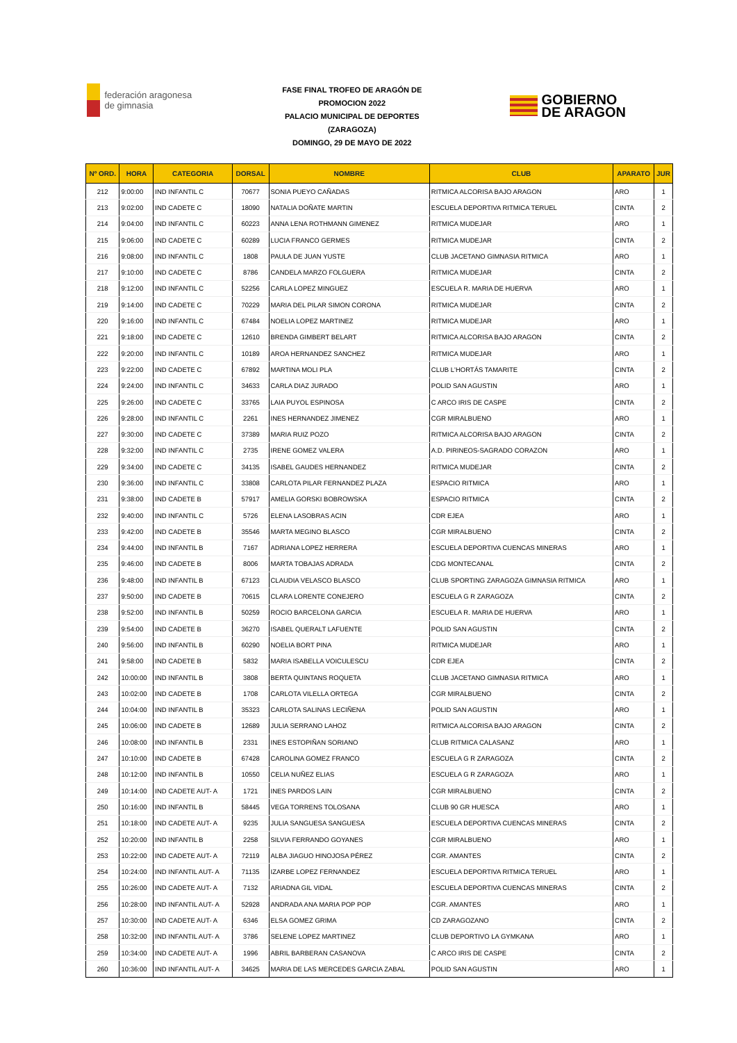federación aragonesa de gimnasia
FASE FINAL TROFEO DE ARAGÓN DE
PROMOCION 2022
PALACIO MUNICIPAL DE DEPORTES
(ZARAGOZA)
DOMINGO, 29 DE MAYO DE 2022
GOBIERNO
DE ARAGON
| Nº ORD. | HORA | CATEGORIA | DORSAL | NOMBRE | CLUB | APARATO | JUR |
| --- | --- | --- | --- | --- | --- | --- | --- |
| 212 | 9:00:00 | IND INFANTIL C | 70677 | SONIA PUEYO CAÑADAS | RITMICA ALCORISA BAJO ARAGON | ARO | 1 |
| 213 | 9:02:00 | IND CADETE C | 18090 | NATALIA DOÑATE MARTIN | ESCUELA DEPORTIVA RITMICA TERUEL | CINTA | 2 |
| 214 | 9:04:00 | IND INFANTIL C | 60223 | ANNA LENA ROTHMANN GIMENEZ | RITMICA MUDEJAR | ARO | 1 |
| 215 | 9:06:00 | IND CADETE C | 60289 | LUCIA FRANCO GERMES | RITMICA MUDEJAR | CINTA | 2 |
| 216 | 9:08:00 | IND INFANTIL C | 1808 | PAULA DE JUAN YUSTE | CLUB JACETANO GIMNASIA RITMICA | ARO | 1 |
| 217 | 9:10:00 | IND CADETE C | 8786 | CANDELA MARZO FOLGUERA | RITMICA MUDEJAR | CINTA | 2 |
| 218 | 9:12:00 | IND INFANTIL C | 52256 | CARLA LOPEZ MINGUEZ | ESCUELA R. MARIA DE HUERVA | ARO | 1 |
| 219 | 9:14:00 | IND CADETE C | 70229 | MARIA DEL PILAR SIMON CORONA | RITMICA MUDEJAR | CINTA | 2 |
| 220 | 9:16:00 | IND INFANTIL C | 67484 | NOELIA LOPEZ MARTINEZ | RITMICA MUDEJAR | ARO | 1 |
| 221 | 9:18:00 | IND CADETE C | 12610 | BRENDA GIMBERT BELART | RITMICA ALCORISA BAJO ARAGON | CINTA | 2 |
| 222 | 9:20:00 | IND INFANTIL C | 10189 | AROA HERNANDEZ SANCHEZ | RITMICA MUDEJAR | ARO | 1 |
| 223 | 9:22:00 | IND CADETE C | 67892 | MARTINA MOLI PLA | CLUB L'HORTÁS TAMARITE | CINTA | 2 |
| 224 | 9:24:00 | IND INFANTIL C | 34633 | CARLA DIAZ JURADO | POLID SAN AGUSTIN | ARO | 1 |
| 225 | 9:26:00 | IND CADETE C | 33765 | LAIA PUYOL ESPINOSA | C ARCO IRIS DE CASPE | CINTA | 2 |
| 226 | 9:28:00 | IND INFANTIL C | 2261 | INES HERNANDEZ JIMENEZ | CGR MIRALBUENO | ARO | 1 |
| 227 | 9:30:00 | IND CADETE C | 37389 | MARIA RUIZ POZO | RITMICA ALCORISA BAJO ARAGON | CINTA | 2 |
| 228 | 9:32:00 | IND INFANTIL C | 2735 | IRENE GOMEZ VALERA | A.D. PIRINEOS-SAGRADO CORAZON | ARO | 1 |
| 229 | 9:34:00 | IND CADETE C | 34135 | ISABEL GAUDES HERNANDEZ | RITMICA MUDEJAR | CINTA | 2 |
| 230 | 9:36:00 | IND INFANTIL C | 33808 | CARLOTA PILAR FERNANDEZ PLAZA | ESPACIO RITMICA | ARO | 1 |
| 231 | 9:38:00 | IND CADETE B | 57917 | AMELIA GORSKI BOBROWSKA | ESPACIO RITMICA | CINTA | 2 |
| 232 | 9:40:00 | IND INFANTIL C | 5726 | ELENA LASOBRAS ACIN | CDR EJEA | ARO | 1 |
| 233 | 9:42:00 | IND CADETE B | 35546 | MARTA MEGINO BLASCO | CGR MIRALBUENO | CINTA | 2 |
| 234 | 9:44:00 | IND INFANTIL B | 7167 | ADRIANA LOPEZ HERRERA | ESCUELA DEPORTIVA CUENCAS MINERAS | ARO | 1 |
| 235 | 9:46:00 | IND CADETE B | 8006 | MARTA TOBAJAS ADRADA | CDG MONTECANAL | CINTA | 2 |
| 236 | 9:48:00 | IND INFANTIL B | 67123 | CLAUDIA VELASCO BLASCO | CLUB SPORTING ZARAGOZA GIMNASIA RITMICA | ARO | 1 |
| 237 | 9:50:00 | IND CADETE B | 70615 | CLARA LORENTE CONEJERO | ESCUELA G R ZARAGOZA | CINTA | 2 |
| 238 | 9:52:00 | IND INFANTIL B | 50259 | ROCIO BARCELONA GARCIA | ESCUELA R. MARIA DE HUERVA | ARO | 1 |
| 239 | 9:54:00 | IND CADETE B | 36270 | ISABEL QUERALT LAFUENTE | POLID SAN AGUSTIN | CINTA | 2 |
| 240 | 9:56:00 | IND INFANTIL B | 60290 | NOELIA BORT PINA | RITMICA MUDEJAR | ARO | 1 |
| 241 | 9:58:00 | IND CADETE B | 5832 | MARIA ISABELLA VOICULESCU | CDR EJEA | CINTA | 2 |
| 242 | 10:00:00 | IND INFANTIL B | 3808 | BERTA QUINTANS ROQUETA | CLUB JACETANO GIMNASIA RITMICA | ARO | 1 |
| 243 | 10:02:00 | IND CADETE B | 1708 | CARLOTA VILELLA ORTEGA | CGR MIRALBUENO | CINTA | 2 |
| 244 | 10:04:00 | IND INFANTIL B | 35323 | CARLOTA SALINAS LECIÑENA | POLID SAN AGUSTIN | ARO | 1 |
| 245 | 10:06:00 | IND CADETE B | 12689 | JULIA SERRANO LAHOZ | RITMICA ALCORISA BAJO ARAGON | CINTA | 2 |
| 246 | 10:08:00 | IND INFANTIL B | 2331 | INES ESTOPIÑAN SORIANO | CLUB RITMICA CALASANZ | ARO | 1 |
| 247 | 10:10:00 | IND CADETE B | 67428 | CAROLINA GOMEZ FRANCO | ESCUELA G R ZARAGOZA | CINTA | 2 |
| 248 | 10:12:00 | IND INFANTIL B | 10550 | CELIA NUÑEZ ELIAS | ESCUELA G R ZARAGOZA | ARO | 1 |
| 249 | 10:14:00 | IND CADETE AUT- A | 1721 | INES PARDOS LAIN | CGR MIRALBUENO | CINTA | 2 |
| 250 | 10:16:00 | IND INFANTIL B | 58445 | VEGA TORRENS TOLOSANA | CLUB 90 GR HUESCA | ARO | 1 |
| 251 | 10:18:00 | IND CADETE AUT- A | 9235 | JULIA SANGUESA SANGUESA | ESCUELA DEPORTIVA CUENCAS MINERAS | CINTA | 2 |
| 252 | 10:20:00 | IND INFANTIL B | 2258 | SILVIA FERRANDO GOYANES | CGR MIRALBUENO | ARO | 1 |
| 253 | 10:22:00 | IND CADETE AUT- A | 72119 | ALBA JIAGUO HINOJOSA PÉREZ | CGR. AMANTES | CINTA | 2 |
| 254 | 10:24:00 | IND INFANTIL AUT- A | 71135 | IZARBE LOPEZ FERNANDEZ | ESCUELA DEPORTIVA RITMICA TERUEL | ARO | 1 |
| 255 | 10:26:00 | IND CADETE AUT- A | 7132 | ARIADNA GIL VIDAL | ESCUELA DEPORTIVA CUENCAS MINERAS | CINTA | 2 |
| 256 | 10:28:00 | IND INFANTIL AUT- A | 52928 | ANDRADA ANA MARIA POP POP | CGR. AMANTES | ARO | 1 |
| 257 | 10:30:00 | IND CADETE AUT- A | 6346 | ELSA GOMEZ GRIMA | CD ZARAGOZANO | CINTA | 2 |
| 258 | 10:32:00 | IND INFANTIL AUT- A | 3786 | SELENE LOPEZ MARTINEZ | CLUB DEPORTIVO LA GYMKANA | ARO | 1 |
| 259 | 10:34:00 | IND CADETE AUT- A | 1996 | ABRIL BARBERAN CASANOVA | C ARCO IRIS DE CASPE | CINTA | 2 |
| 260 | 10:36:00 | IND INFANTIL AUT- A | 34625 | MARIA DE LAS MERCEDES GARCIA ZABAL | POLID SAN AGUSTIN | ARO | 1 |